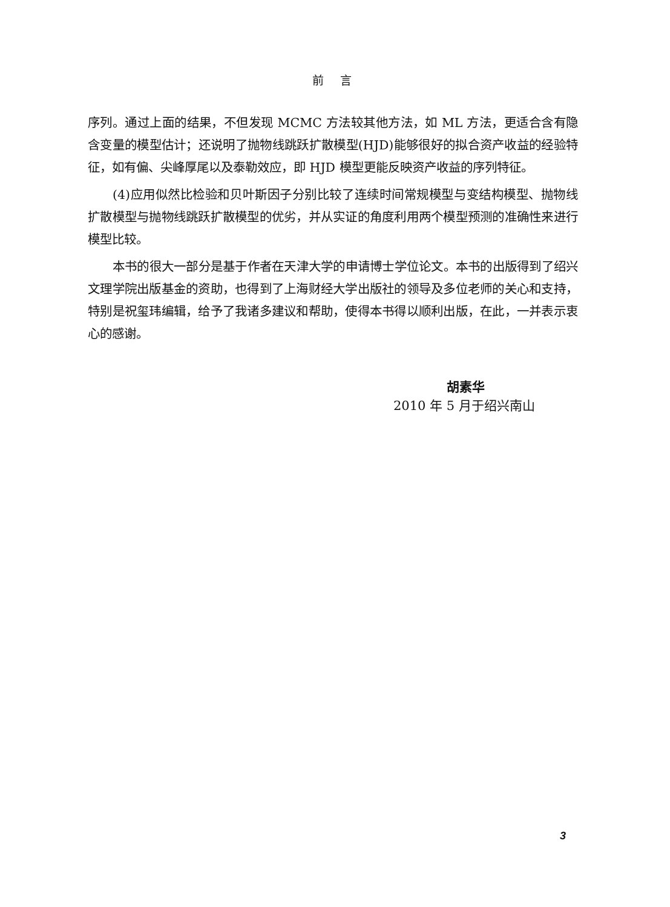前 言
序列。通过上面的结果，不但发现 MCMC 方法较其他方法，如 ML 方法，更适合含有隐含变量的模型估计；还说明了抛物线跳跃扩散模型(HJD)能够很好的拟合资产收益的经验特征，如有偏、尖峰厚尾以及泰勒效应，即 HJD 模型更能反映资产收益的序列特征。
(4)应用似然比检验和贝叶斯因子分别比较了连续时间常规模型与变结构模型、抛物线扩散模型与抛物线跳跃扩散模型的优劣，并从实证的角度利用两个模型预测的准确性来进行模型比较。
本书的很大一部分是基于作者在天津大学的申请博士学位论文。本书的出版得到了绍兴文理学院出版基金的资助，也得到了上海财经大学出版社的领导及多位老师的关心和支持，特别是祝玺玮编辑，给予了我诸多建议和帮助，使得本书得以顺利出版，在此，一并表示衷心的感谢。
胡素华
2010 年 5 月于绍兴南山
3